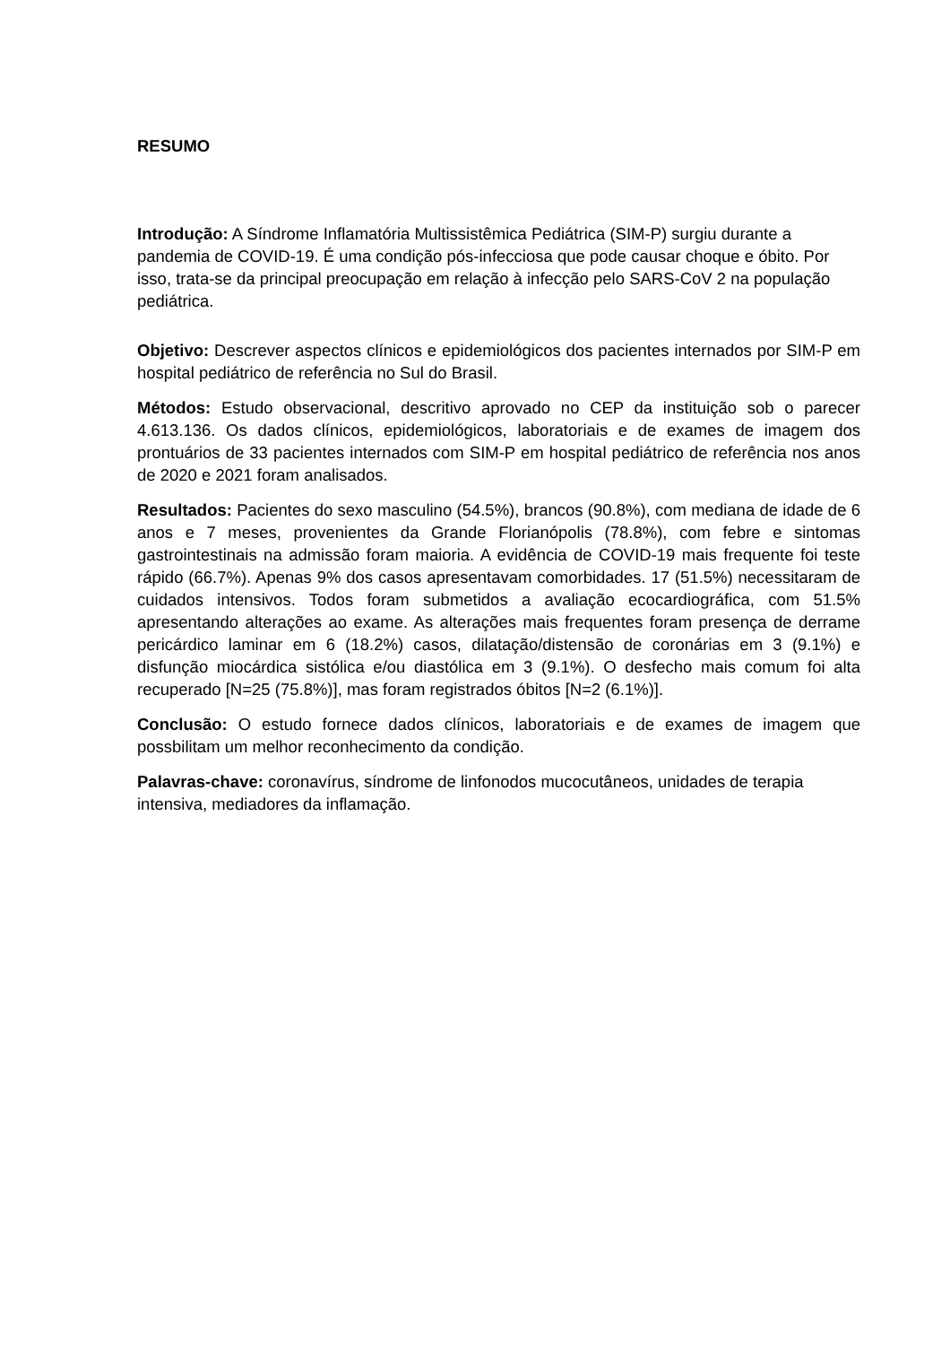RESUMO
Introdução: A Síndrome Inflamatória Multissistêmica Pediátrica (SIM-P) surgiu durante a pandemia de COVID-19. É uma condição pós-infecciosa que pode causar choque e óbito. Por isso, trata-se da principal preocupação em relação à infecção pelo SARS-CoV 2 na população pediátrica.
Objetivo: Descrever aspectos clínicos e epidemiológicos dos pacientes internados por SIM-P em hospital pediátrico de referência no Sul do Brasil.
Métodos: Estudo observacional, descritivo aprovado no CEP da instituição sob o parecer 4.613.136. Os dados clínicos, epidemiológicos, laboratoriais e de exames de imagem dos prontuários de 33 pacientes internados com SIM-P em hospital pediátrico de referência nos anos de 2020 e 2021 foram analisados.
Resultados: Pacientes do sexo masculino (54.5%), brancos (90.8%), com mediana de idade de 6 anos e 7 meses, provenientes da Grande Florianópolis (78.8%), com febre e sintomas gastrointestinais na admissão foram maioria. A evidência de COVID-19 mais frequente foi teste rápido (66.7%). Apenas 9% dos casos apresentavam comorbidades. 17 (51.5%) necessitaram de cuidados intensivos. Todos foram submetidos a avaliação ecocardiográfica, com 51.5% apresentando alterações ao exame. As alterações mais frequentes foram presença de derrame pericárdico laminar em 6 (18.2%) casos, dilatação/distensão de coronárias em 3 (9.1%) e disfunção miocárdica sistólica e/ou diastólica em 3 (9.1%). O desfecho mais comum foi alta recuperado [N=25 (75.8%)], mas foram registrados óbitos [N=2 (6.1%)].
Conclusão: O estudo fornece dados clínicos, laboratoriais e de exames de imagem que possbilitam um melhor reconhecimento da condição.
Palavras-chave: coronavírus, síndrome de linfonodos mucocutâneos, unidades de terapia intensiva, mediadores da inflamação.